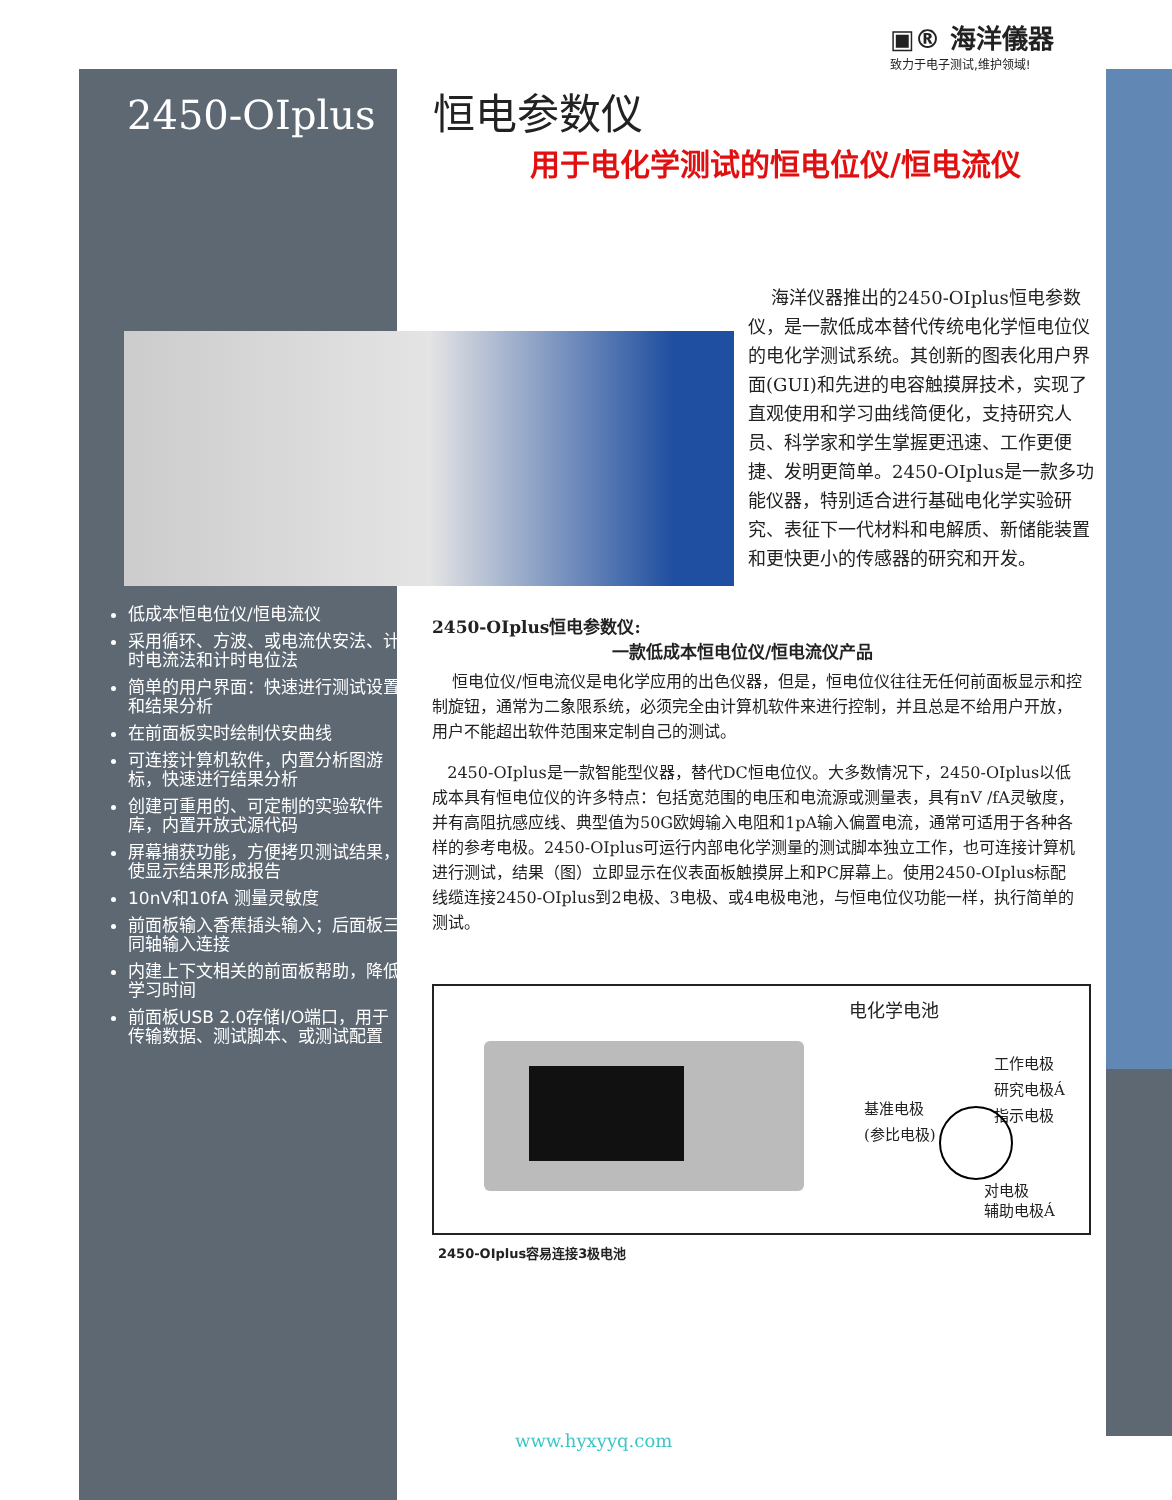▣® 海洋儀器
致力于电子测试,维护领域!
2450-OIplus 恒电参数仪
用于电化学测试的恒电位仪/恒电流仪
海洋仪器推出的2450-OIplus恒电参数仪，是一款低成本替代传统电化学恒电位仪的电化学测试系统。其创新的图表化用户界面(GUI)和先进的电容触摸屏技术，实现了直观使用和学习曲线简便化，支持研究人员、科学家和学生掌握更迅速、工作更便捷、发明更简单。2450-OIplus是一款多功能仪器，特别适合进行基础电化学实验研究、表征下一代材料和电解质、新储能装置和更快更小的传感器的研究和开发。
低成本恒电位仪/恒电流仪
采用循环、方波、或电流伏安法、计时电流法和计时电位法
简单的用户界面：快速进行测试设置和结果分析
在前面板实时绘制伏安曲线
可连接计算机软件，内置分析图游标，快速进行结果分析
创建可重用的、可定制的实验软件库，内置开放式源代码
屏幕捕获功能，方便拷贝测试结果，使显示结果形成报告
10nV和10fA 测量灵敏度
前面板输入香蕉插头输入；后面板三同轴输入连接
内建上下文相关的前面板帮助，降低学习时间
前面板USB 2.0存储I/O端口，用于传输数据、测试脚本、或测试配置
2450-OIplus恒电参数仪:
一款低成本恒电位仪/恒电流仪产品
恒电位仪/恒电流仪是电化学应用的出色仪器，但是，恒电位仪往往无任何前面板显示和控制旋钮，通常为二象限系统，必须完全由计算机软件来进行控制，并且总是不给用户开放，用户不能超出软件范围来定制自己的测试。
2450-OIplus是一款智能型仪器，替代DC恒电位仪。大多数情况下，2450-OIplus以低成本具有恒电位仪的许多特点：包括宽范围的电压和电流源或测量表，具有nV /fA灵敏度，并有高阻抗感应线、典型值为50G欧姆输入电阻和1pA输入偏置电流，通常可适用于各种各样的参考电极。2450-OIplus可运行内部电化学测量的测试脚本独立工作，也可连接计算机进行测试，结果（图）立即显示在仪表面板触摸屏上和PC屏幕上。使用2450-OIplus标配线缆连接2450-OIplus到2电极、3电极、或4电极电池，与恒电位仪功能一样，执行简单的测试。
电化学电池
工作电极
研究电极Á
指示电极
基准电极
(参比电极)
对电极
辅助电极Á
2450-OIplus容易连接3极电池
www.hyxyyq.com